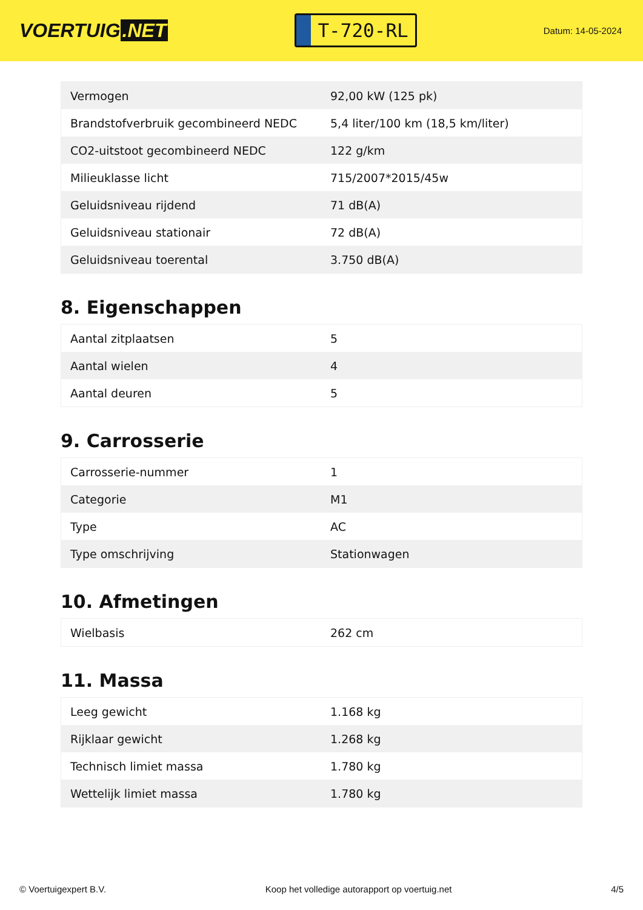VOERTUIG.NET
T-720-RL
Datum: 14-05-2024
| Vermogen | 92,00 kW (125 pk) |
| Brandstofverbruik gecombineerd NEDC | 5,4 liter/100 km (18,5 km/liter) |
| CO2-uitstoot gecombineerd NEDC | 122 g/km |
| Milieuklasse licht | 715/2007*2015/45w |
| Geluidsniveau rijdend | 71 dB(A) |
| Geluidsniveau stationair | 72 dB(A) |
| Geluidsniveau toerental | 3.750 dB(A) |
8. Eigenschappen
| Aantal zitplaatsen | 5 |
| Aantal wielen | 4 |
| Aantal deuren | 5 |
9. Carrosserie
| Carrosserie-nummer | 1 |
| Categorie | M1 |
| Type | AC |
| Type omschrijving | Stationwagen |
10. Afmetingen
| Wielbasis | 262 cm |
11. Massa
| Leeg gewicht | 1.168 kg |
| Rijklaar gewicht | 1.268 kg |
| Technisch limiet massa | 1.780 kg |
| Wettelijk limiet massa | 1.780 kg |
© Voertuigexpert B.V. Koop het volledige autorapport op voertuig.net 4/5